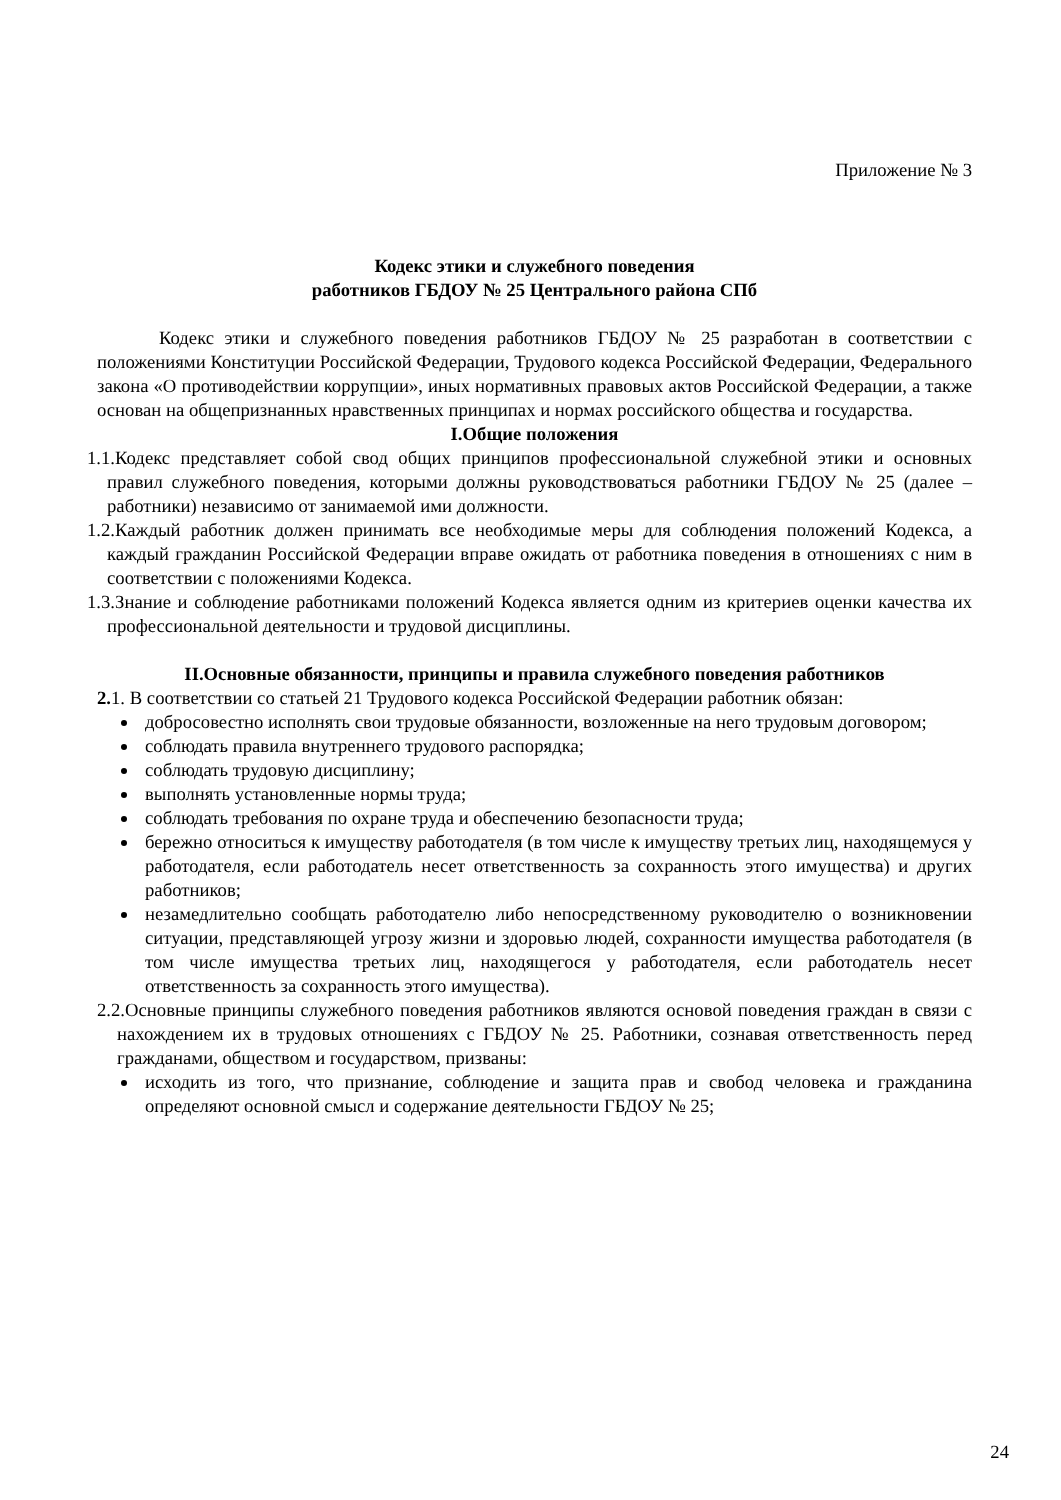Приложение № 3
Кодекс этики и служебного поведения
работников ГБДОУ № 25 Центрального района СПб
Кодекс этики и служебного поведения работников ГБДОУ № 25 разработан в соответствии с положениями Конституции Российской Федерации, Трудового кодекса Российской Федерации, Федерального закона «О противодействии коррупции», иных нормативных правовых актов Российской Федерации, а также основан на общепризнанных нравственных принципах и нормах российского общества и государства.
I.Общие положения
1.1.Кодекс представляет собой свод общих принципов профессиональной служебной этики и основных правил служебного поведения, которыми должны руководствоваться работники ГБДОУ № 25 (далее – работники) независимо от занимаемой ими должности.
1.2.Каждый работник должен принимать все необходимые меры для соблюдения положений Кодекса, а каждый гражданин Российской Федерации вправе ожидать от работника поведения в отношениях с ним в соответствии с положениями Кодекса.
1.3.Знание и соблюдение работниками положений Кодекса является одним из критериев оценки качества их профессиональной деятельности и трудовой дисциплины.
II.Основные обязанности, принципы и правила служебного поведения работников
2. 1. В соответствии со статьей 21 Трудового кодекса Российской Федерации работник обязан:
добросовестно исполнять свои трудовые обязанности, возложенные на него трудовым договором;
соблюдать правила внутреннего трудового распорядка;
соблюдать трудовую дисциплину;
выполнять установленные нормы труда;
соблюдать требования по охране труда и обеспечению безопасности труда;
бережно относиться к имуществу работодателя (в том числе к имуществу третьих лиц, находящемуся у работодателя, если работодатель несет ответственность за сохранность этого имущества) и других работников;
незамедлительно сообщать работодателю либо непосредственному руководителю о возникновении ситуации, представляющей угрозу жизни и здоровью людей, сохранности имущества работодателя (в том числе имущества третьих лиц, находящегося у работодателя, если работодатель несет ответственность за сохранность этого имущества).
2.2.Основные принципы служебного поведения работников являются основой поведения граждан в связи с нахождением их в трудовых отношениях с ГБДОУ № 25. Работники, сознавая ответственность перед гражданами, обществом и государством, призваны:
исходить из того, что признание, соблюдение и защита прав и свобод человека и гражданина определяют основной смысл и содержание деятельности ГБДОУ № 25;
24